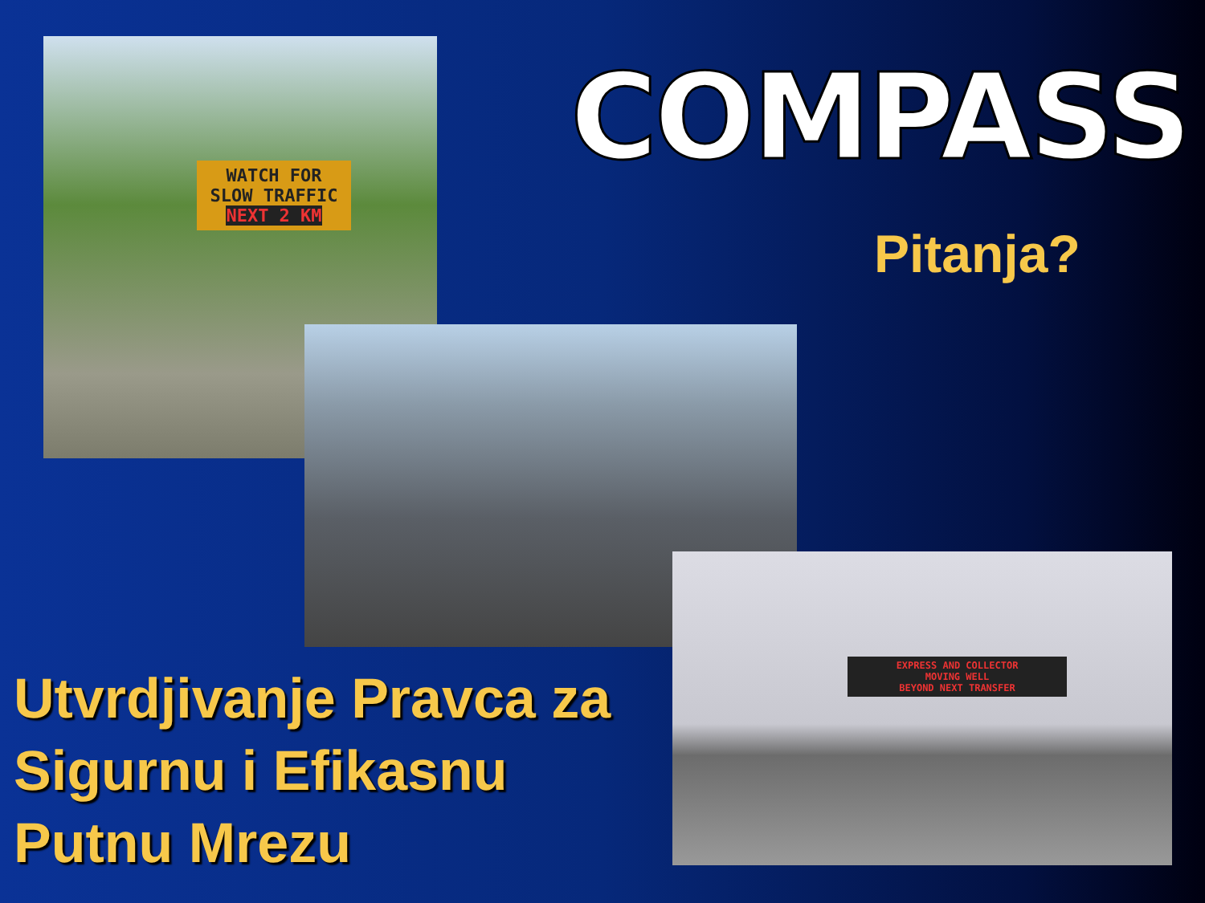COMPASS
Pitanja?
WATCH FOR SLOW TRAFFIC
NEXT 2 KM
EXPRESS AND COLLECTOR
MOVING WELL
BEYOND NEXT TRANSFER
Utvrdjivanje Pravca za
Sigurnu i Efikasnu
Putnu Mrezu